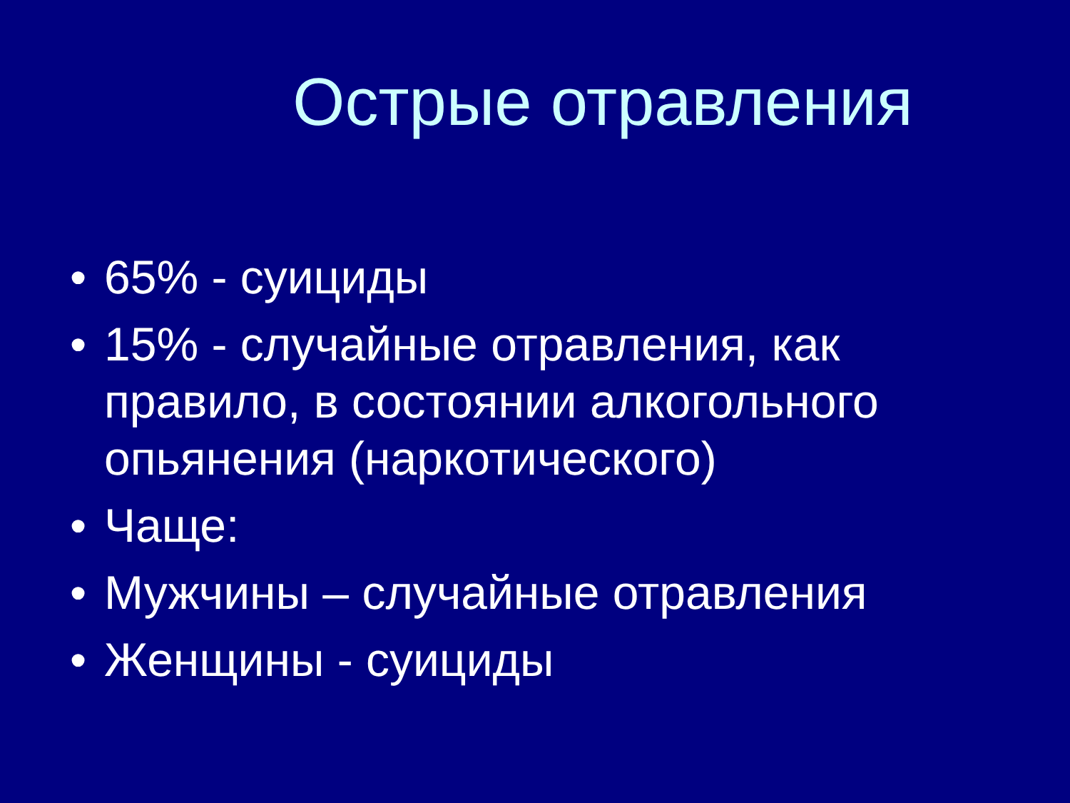Острые отравления
• 65% - суициды
• 15% - случайные отравления, как правило, в состоянии алкогольного опьянения (наркотического)
• Чаще:
• Мужчины – случайные отравления
• Женщины - суициды